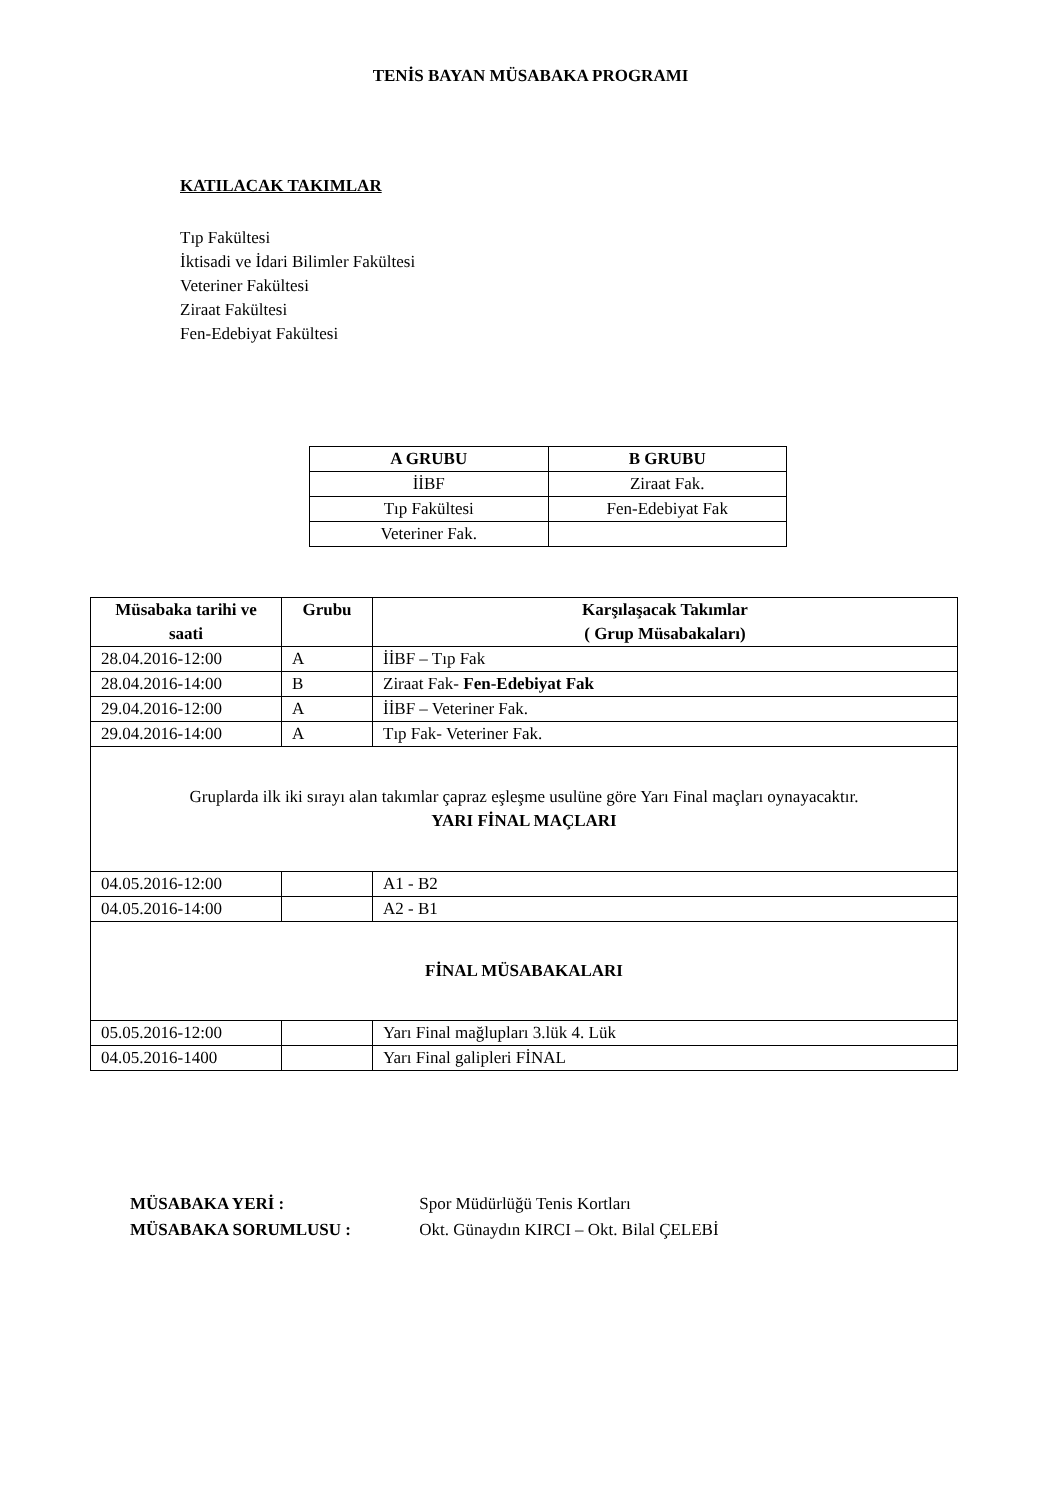TENİS BAYAN MÜSABAKA PROGRAMI
KATILACAK TAKIMLAR
Tıp Fakültesi
İktisadi ve İdari Bilimler Fakültesi
Veteriner Fakültesi
Ziraat Fakültesi
Fen-Edebiyat Fakültesi
| A GRUBU | B GRUBU |
| --- | --- |
| İİBF | Ziraat Fak. |
| Tıp Fakültesi | Fen-Edebiyat Fak |
| Veteriner Fak. | |
| Müsabaka tarihi ve saati | Grubu | Karşılaşacak Takımlar ( Grup Müsabakaları) |
| --- | --- | --- |
| 28.04.2016-12:00 | A | İİBF – Tıp Fak |
| 28.04.2016-14:00 | B | Ziraat Fak- Fen-Edebiyat Fak |
| 29.04.2016-12:00 | A | İİBF – Veteriner Fak. |
| 29.04.2016-14:00 | A | Tıp Fak- Veteriner Fak. |
| Gruplarda ilk iki sırayı alan takımlar çapraz eşleşme usulüne göre Yarı Final maçları oynayacaktır. YARI FİNAL MAÇLARI | | |
| 04.05.2016-12:00 | | A1 - B2 |
| 04.05.2016-14:00 | | A2 - B1 |
| FİNAL MÜSABAKALARI | | |
| 05.05.2016-12:00 | | Yarı Final mağlupları 3.lük 4. Lük |
| 04.05.2016-1400 | | Yarı Final galipleri FİNAL |
MÜSABAKA YERİ : Spor Müdürlüğü Tenis Kortları
MÜSABAKA SORUMLUSU : Okt. Günaydın KIRCI – Okt. Bilal ÇELEBİ